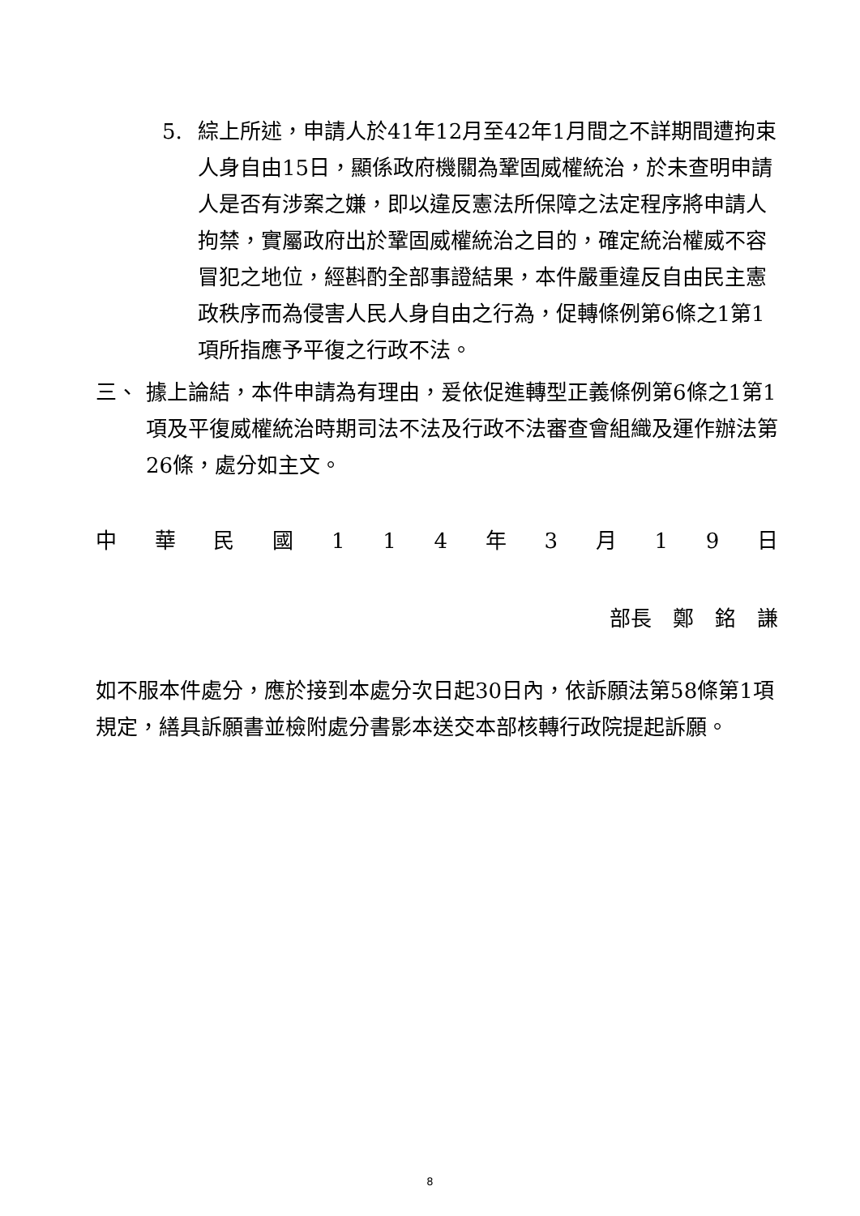5. 綜上所述，申請人於41年12月至42年1月間之不詳期間遭拘束人身自由15日，顯係政府機關為鞏固威權統治，於未查明申請人是否有涉案之嫌，即以違反憲法所保障之法定程序將申請人拘禁，實屬政府出於鞏固威權統治之目的，確定統治權威不容冒犯之地位，經斟酌全部事證結果，本件嚴重違反自由民主憲政秩序而為侵害人民人身自由之行為，促轉條例第6條之1第1項所指應予平復之行政不法。
三、 據上論結，本件申請為有理由，爰依促進轉型正義條例第6條之1第1項及平復威權統治時期司法不法及行政不法審查會組織及運作辦法第26條，處分如主文。
中 華 民 國 1 1 4 年 3 月 1 9 日
部長　鄭　銘　謙
如不服本件處分，應於接到本處分次日起30日內，依訴願法第58條第1項規定，繕具訴願書並檢附處分書影本送交本部核轉行政院提起訴願。
8